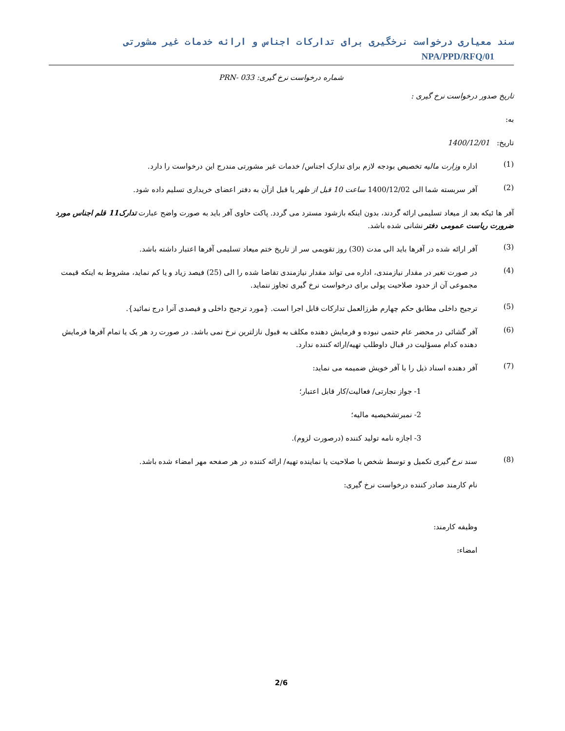سند معیاری درخواست نرخگیری برای تدارکات اجناس و ارائه خدمات غیر مشورتی NPA/PPD/RFQ/01
شماره درخواست نرخ گیری: 033 -PRN
تاریخ صدور درخواست نرخ گیری :
به:
تاریخ: 1400/12/01
(1)
اداره وزارت مالیه تخصیص بودجه لازم برای تدارک اجناس/ خدمات غیر مشورتی مندرج این درخواست را دارد.
(2)
آفر سربسته شما الی 1400/12/02 ساعت 10 قبل از ظهر یا قبل ازآن به دفتر اعضای خریداری تسلیم داده شود.
آفر ها ئیکه بعد از میعاد تسلیمی ارائه گردند، بدون اینکه بازشود مسترد می گردد. پاکت حاوی آفر باید به صورت واضح عبارت تدارک11 قلم اجناس مورد ضرورت ریاست عمومی دفتر نشانی شده باشد.
(3)
آفر ارائه شده در آفرها باید الی مدت (30) روز تقویمی سر از تاریخ ختم میعاد تسلیمی آفرها اعتبار داشته باشد.
(4)
در صورت تغیر در مقدار نیازمندی، اداره می تواند مقدار نیازمندی تقاضا شده را الی (25) فیصد زیاد و یا کم نماید، مشروط به اینکه قیمت مجموعی آن از حدود صلاحیت پولی برای درخواست نرخ گیری تجاوز ننماید.
(5)
ترجیح داخلی مطابق حکم چهارم طرزالعمل تدارکات قابل اجرا است. {مورد ترجیح داخلی و فیصدی آنرا درج نمائید}.
(6)
آفر گشائی در محضر عام حتمی نبوده و فرمایش دهنده مکلف به قبول نازلترین نرخ نمی باشد. در صورت رد هر یک یا تمام آفرها فرمایش دهنده کدام مسؤلیت در قبال داوطلب تهیه/ارائه کننده ندارد.
(7)
آفر دهنده اسناد ذیل را با آفر خویش ضمیمه می نماید:
1- جواز تجارتی/ فعالیت/کار قابل اعتبار؛
2- نمبرتشخیصیه مالیه؛
3- اجازه نامه تولید کننده (درصورت لزوم).
(8)
سند نرخ گیری تکمیل و توسط شخص با صلاحیت یا نماینده تهیه/ ارائه کننده در هر صفحه مهر امضاء شده باشد.
نام کارمند صادر کننده درخواست نرخ گیری:
وظیفه کارمند:
امضاء:
2/6